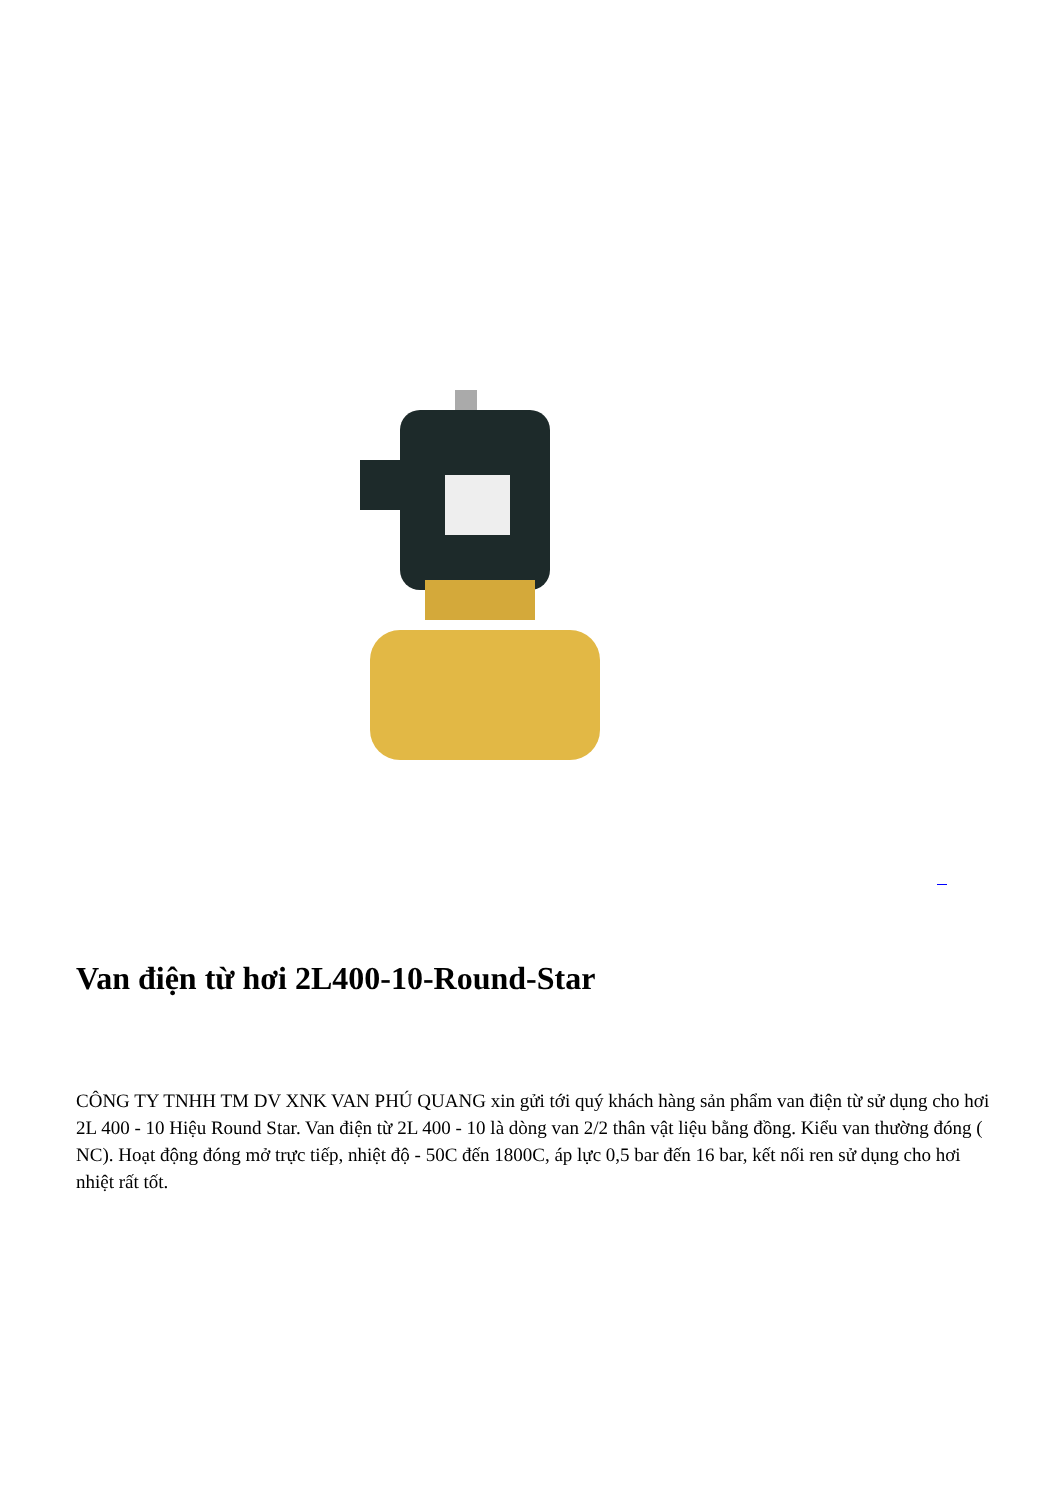Van điện từ hơi 2L400-10-Round-Star
CÔNG TY TNHH TM DV XNK VAN PHÚ QUANG xin gửi tới quý khách hàng sản phẩm van điện từ sử dụng cho hơi 2L 400 - 10 Hiệu Round Star. Van điện từ 2L 400 - 10 là dòng van 2/2 thân vật liệu bằng đồng. Kiểu van thường đóng ( NC). Hoạt động đóng mở trực tiếp, nhiệt độ - 50C đến 1800C, áp lực 0,5 bar đến 16 bar, kết nối ren sử dụng cho hơi nhiệt rất tốt.